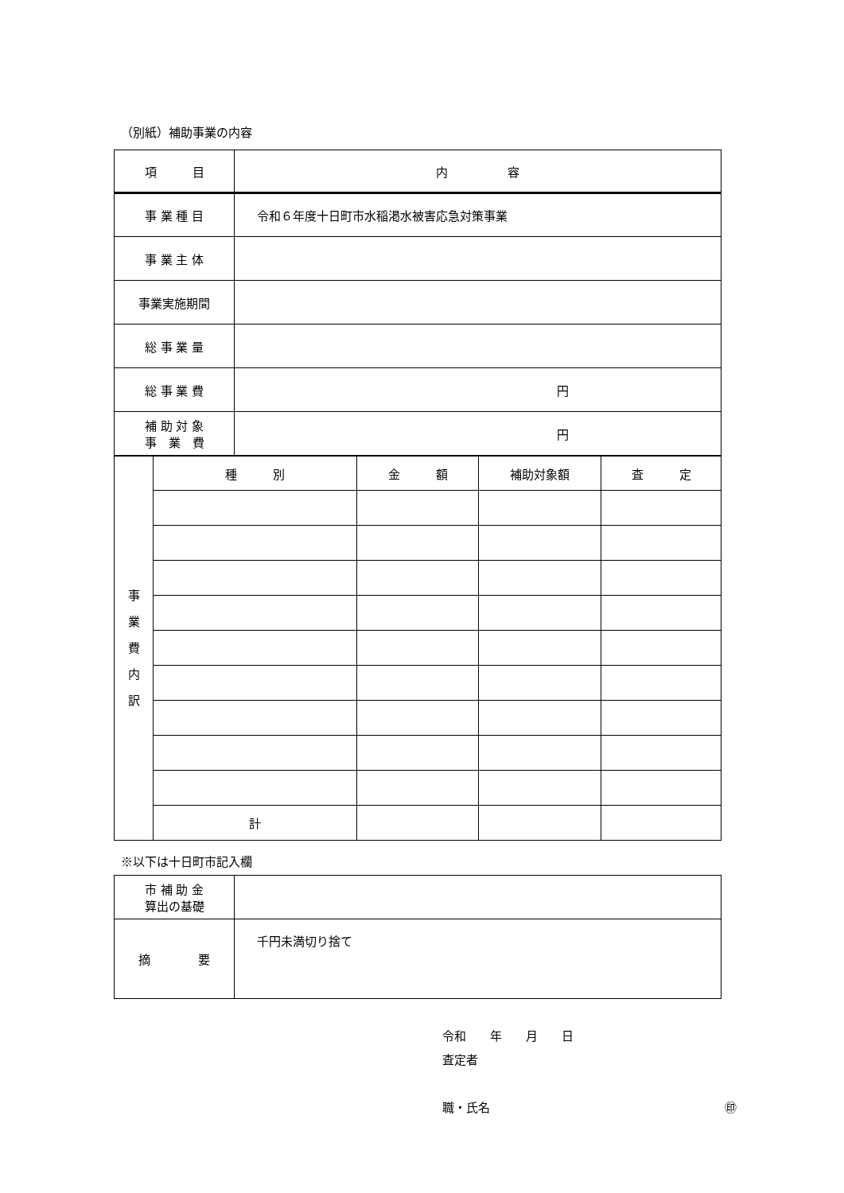（別紙）補助事業の内容
| 項 目 | 内 容 |
| --- | --- |
| 事 業 種 目 | 令和６年度十日町市水稲渇水被害応急対策事業 |
| 事 業 主 体 | |
| 事業実施期間 | |
| 総 事 業 量 | |
| 総 事 業 費 | 円 |
| 補 助 対 象 事 業 費 | 円 |
| 事 業 費 内 訳 | 種 別 | 金 額 | 補助対象額 | 査 定 |
| | 計 | | | |
※以下は十日町市記入欄
| 市 補 助 金 算出の基礎 | |
| 摘 要 | 千円未満切り捨て |
令和　　年　　月　　日
査定者
職・氏名 ㊞